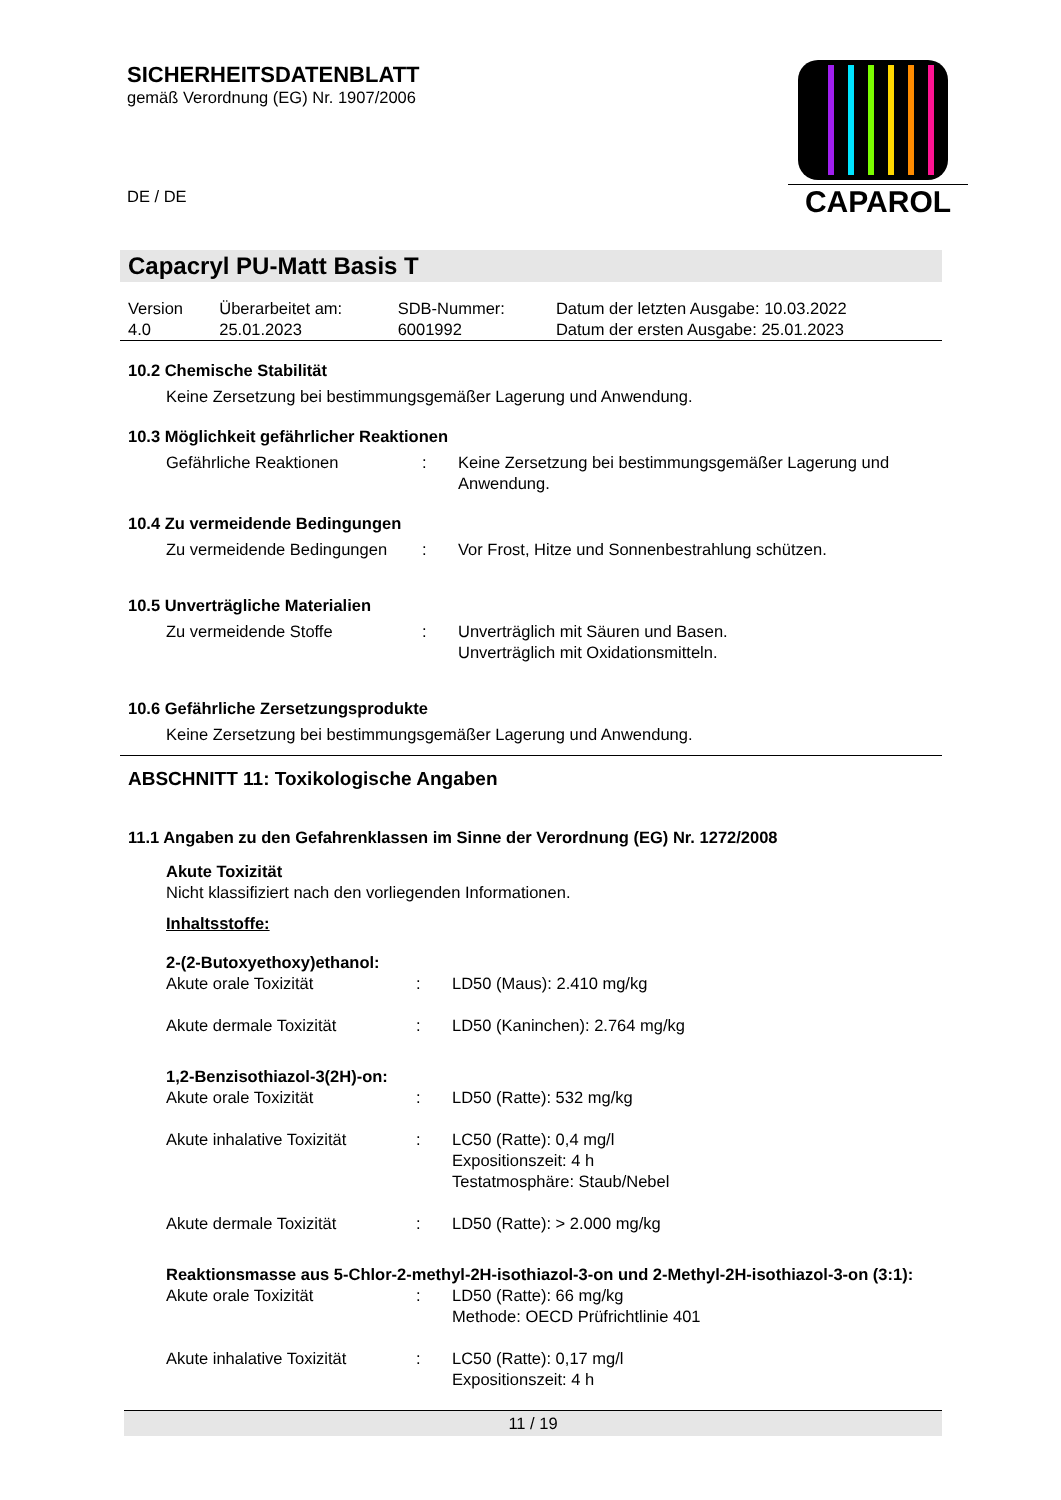SICHERHEITSDATENBLATT
gemäß Verordnung (EG) Nr. 1907/2006
DE / DE
CAPAROL
Capacryl PU-Matt Basis T
| Version 4.0 | Überarbeitet am: 25.01.2023 | SDB-Nummer: 6001992 | Datum der letzten Ausgabe: 10.03.2022 Datum der ersten Ausgabe: 25.01.2023 |
10.2 Chemische Stabilität
Keine Zersetzung bei bestimmungsgemäßer Lagerung und Anwendung.
10.3 Möglichkeit gefährlicher Reaktionen
| Gefährliche Reaktionen | : | Keine Zersetzung bei bestimmungsgemäßer Lagerung und Anwendung. |
10.4 Zu vermeidende Bedingungen
| Zu vermeidende Bedingungen | : | Vor Frost, Hitze und Sonnenbestrahlung schützen. |
10.5 Unverträgliche Materialien
| Zu vermeidende Stoffe | : | Unverträglich mit Säuren und Basen. Unverträglich mit Oxidationsmitteln. |
10.6 Gefährliche Zersetzungsprodukte
Keine Zersetzung bei bestimmungsgemäßer Lagerung und Anwendung.
ABSCHNITT 11: Toxikologische Angaben
11.1 Angaben zu den Gefahrenklassen im Sinne der Verordnung (EG) Nr. 1272/2008
Akute Toxizität
Nicht klassifiziert nach den vorliegenden Informationen.
Inhaltsstoffe:
2-(2-Butoxyethoxy)ethanol:
| Akute orale Toxizität | : | LD50 (Maus): 2.410 mg/kg |
| Akute dermale Toxizität | : | LD50 (Kaninchen): 2.764 mg/kg |
1,2-Benzisothiazol-3(2H)-on:
| Akute orale Toxizität | : | LD50 (Ratte): 532 mg/kg |
| Akute inhalative Toxizität | : | LC50 (Ratte): 0,4 mg/l Expositionszeit: 4 h Testatmosphäre: Staub/Nebel |
| Akute dermale Toxizität | : | LD50 (Ratte): > 2.000 mg/kg |
Reaktionsmasse aus 5-Chlor-2-methyl-2H-isothiazol-3-on und 2-Methyl-2H-isothiazol-3-on (3:1):
| Akute orale Toxizität | : | LD50 (Ratte): 66 mg/kg Methode: OECD Prüfrichtlinie 401 |
| Akute inhalative Toxizität | : | LC50 (Ratte): 0,17 mg/l Expositionszeit: 4 h |
11 / 19